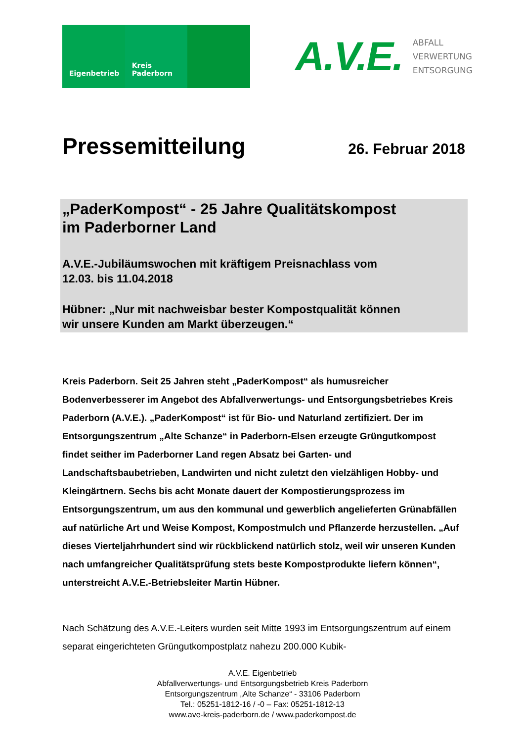Eigenbetrieb Kreis
Paderborn
A.V.E. ABFALL
VERWERTUNG
ENTSORGUNG
Pressemitteilung
26. Februar 2018
„PaderKompost“ - 25 Jahre Qualitätskompost
im Paderborner Land
A.V.E.-Jubiläumswochen mit kräftigem Preisnachlass vom
12.03. bis 11.04.2018
Hübner: „Nur mit nachweisbar bester Kompostqualität können
wir unsere Kunden am Markt überzeugen.“
Kreis Paderborn. Seit 25 Jahren steht „PaderKompost“ als humusreicher Bodenverbesserer im Angebot des Abfallverwertungs- und Entsorgungsbetriebes Kreis Paderborn (A.V.E.). „PaderKompost“ ist für Bio- und Naturland zertifiziert. Der im Entsorgungszentrum „Alte Schanze“ in Paderborn-Elsen erzeugte Grüngutkompost findet seither im Paderborner Land regen Absatz bei Garten- und Landschaftsbaubetrieben, Landwirten und nicht zuletzt den vielzähligen Hobby- und Kleingärtnern. Sechs bis acht Monate dauert der Kompostierungsprozess im Entsorgungszentrum, um aus den kommunal und gewerblich angelieferten Grünabfällen auf natürliche Art und Weise Kompost, Kompostmulch und Pflanzerde herzustellen. „Auf dieses Vierteljahrhundert sind wir rückblickend natürlich stolz, weil wir unseren Kunden nach umfangreicher Qualitätsprüfung stets beste Kompostprodukte liefern können“, unterstreicht A.V.E.-Betriebsleiter Martin Hübner.
Nach Schätzung des A.V.E.-Leiters wurden seit Mitte 1993 im Entsorgungszentrum auf einem separat eingerichteten Grüngutkompostplatz nahezu 200.000 Kubik-
A.V.E. Eigenbetrieb
Abfallverwertungs- und Entsorgungsbetrieb Kreis Paderborn
Entsorgungszentrum „Alte Schanze“ - 33106 Paderborn
Tel.: 05251-1812-16 / -0 – Fax: 05251-1812-13
www.ave-kreis-paderborn.de / www.paderkompost.de